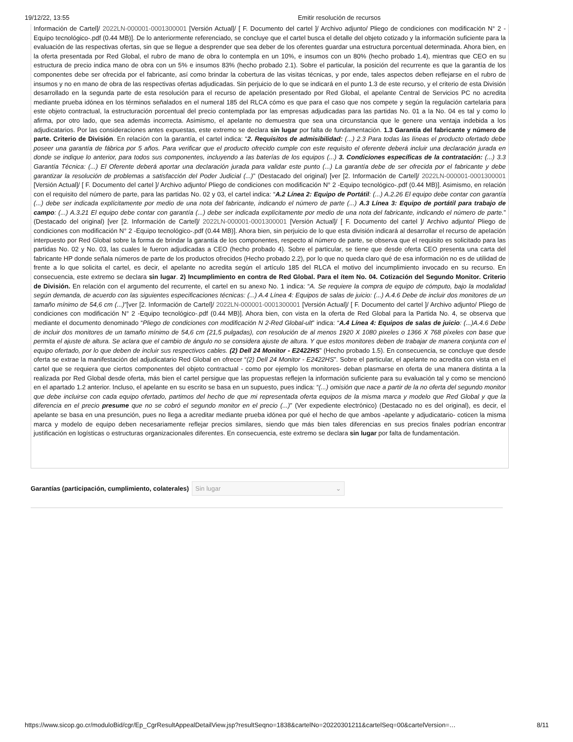19/12/22, 13:55 Emitir resolución de recursos
Información de Cartel]/ 2022LN-000001-0001300001 [Versión Actual]/ [ F. Documento del cartel ]/ Archivo adjunto/ Pliego de condiciones con modificación N° 2 -Equipo tecnológico-.pdf (0.44 MB)]. De lo anteriormente referenciado, se concluye que el cartel busca el detalle del objeto cotizado y la información suficiente para la evaluación de las respectivas ofertas, sin que se llegue a desprender que sea deber de los oferentes guardar una estructura porcentual determinada. Ahora bien, en la oferta presentada por Red Global, el rubro de mano de obra lo contempla en un 10%, e insumos con un 80% (hecho probado 1.4), mientras que CEO en su estructura de precio indica mano de obra con un 5% e insumos 83% (hecho probado 2.1). Sobre el particular, la posición del recurrente es que la garantía de los componentes debe ser ofrecida por el fabricante, así como brindar la cobertura de las visitas técnicas, y por ende, tales aspectos deben reflejarse en el rubro de insumos y no en mano de obra de las respectivas ofertas adjudicadas. Sin perjuicio de lo que se indicará en el punto 1.3 de este recurso, y el criterio de esta División desarrollado en la segunda parte de esta resolución para el recurso de apelación presentado por Red Global, el apelante Central de Servicios PC no acredita mediante prueba idónea en los términos señalados en el numeral 185 del RLCA cómo es que para el caso que nos compete y según la regulación cartelaria para este objeto contractual, la estructuración porcentual del precio contemplada por las empresas adjudicadas para las partidas No. 01 a la No. 04 es tal y como lo afirma, por otro lado, que sea además incorrecta. Asimismo, el apelante no demuestra que sea una circunstancia que le genere una ventaja indebida a los adjudicatarios. Por las consideraciones antes expuestas, este extremo se declara sin lugar por falta de fundamentación. 1.3 Garantía del fabricante y número de parte. Criterio de División. En relación con la garantía, el cartel indica: “2. Requisitos de admisibilidad: (...) 2.3 Para todas las líneas el producto ofertado debe poseer una garantía de fábrica por 5 años. Para verificar que el producto ofrecido cumple con este requisito el oferente deberá incluir una declaración jurada en donde se indique lo anterior, para todos sus componentes, incluyendo a las baterías de los equipos (...) 3. Condiciones específicas de la contratación: (...) 3.3 Garantía Técnica: (...) El Oferente deberá aportar una declaración jurada para validar este punto (...) La garantía debe de ser ofrecida por el fabricante y debe garantizar la resolución de problemas a satisfacción del Poder Judicial (...)” (Destacado del original) [ver [2. Información de Cartel]/ 2022LN-000001-0001300001 [Versión Actual]/ [ F. Documento del cartel ]/ Archivo adjunto/ Pliego de condiciones con modificación N° 2 -Equipo tecnológico-.pdf (0.44 MB)]. Asimismo, en relación con el requisito del número de parte, para las partidas No. 02 y 03, el cartel indica: “A.2 Línea 2: Equipo de Portátil: (...) A.2.26 El equipo debe contar con garantía (...) debe ser indicada explícitamente por medio de una nota del fabricante, indicando el número de parte (...) A.3 Línea 3: Equipo de portátil para trabajo de campo: (...) A.3.21 El equipo debe contar con garantía (...) debe ser indicada explícitamente por medio de una nota del fabricante, indicando el número de parte.” (Destacado del original) [ver [2. Información de Cartel]/ 2022LN-000001-0001300001 [Versión Actual]/ [ F. Documento del cartel ]/ Archivo adjunto/ Pliego de condiciones con modificación N° 2 -Equipo tecnológico-.pdf (0.44 MB)]. Ahora bien, sin perjuicio de lo que esta división indicará al desarrollar el recurso de apelación interpuesto por Red Global sobre la forma de brindar la garantía de los componentes, respecto al número de parte, se observa que el requisito es solicitado para las partidas No. 02 y No. 03, las cuales le fueron adjudicadas a CEO (hecho probado 4). Sobre el particular, se tiene que desde oferta CEO presenta una carta del fabricante HP donde señala números de parte de los productos ofrecidos (Hecho probado 2.2), por lo que no queda claro qué de esa información no es de utilidad de frente a lo que solicita el cartel, es decir, el apelante no acredita según el artículo 185 del RLCA el motivo del incumplimiento invocado en su recurso. En consecuencia, este extremo se declara sin lugar. 2) Incumplimiento en contra de Red Global. Para el ítem No. 04. Cotización del Segundo Monitor. Criterio de División. En relación con el argumento del recurrente, el cartel en su anexo No. 1 indica: “A. Se requiere la compra de equipo de cómputo, bajo la modalidad según demanda, de acuerdo con las siguientes especificaciones técnicas: (...) A.4 Línea 4: Equipos de salas de juicio: (...) A.4.6 Debe de incluir dos monitores de un tamaño mínimo de 54,6 cm (...)”[ver [2. Información de Cartel]/ 2022LN-000001-0001300001 [Versión Actual]/ [ F. Documento del cartel ]/ Archivo adjunto/ Pliego de condiciones con modificación N° 2 -Equipo tecnológico-.pdf (0.44 MB)]. Ahora bien, con vista en la oferta de Red Global para la Partida No. 4, se observa que mediante el documento denominado “Pliego de condiciones con modificación N 2-Red Global-ult” indica: “A.4 Línea 4: Equipos de salas de juicio: (...)A.4.6 Debe de incluir dos monitores de un tamaño mínimo de 54,6 cm (21,5 pulgadas), con resolución de al menos 1920 X 1080 pixeles o 1366 X 768 píxeles con base que permita el ajuste de altura. Se aclara que el cambio de ángulo no se considera ajuste de altura. Y que estos monitores deben de trabajar de manera conjunta con el equipo ofertado, por lo que deben de incluir sus respectivos cables. (2) Dell 24 Monitor - E2422HS” (Hecho probado 1.5). En consecuencia, se concluye que desde oferta se extrae la manifestación del adjudicatario Red Global en ofrecer “(2) Dell 24 Monitor - E2422HS”. Sobre el particular, el apelante no acredita con vista en el cartel que se requiera que ciertos componentes del objeto contractual - como por ejemplo los monitores- deban plasmarse en oferta de una manera distinta a la realizada por Red Global desde oferta, más bien el cartel persigue que las propuestas reflejen la información suficiente para su evaluación tal y como se mencionó en el apartado 1.2 anterior. Incluso, el apelante en su escrito se basa en un supuesto, pues indica: “(...) omisión que nace a partir de la no oferta del segundo monitor que debe incluirse con cada equipo ofertado, partimos del hecho de que mi representada oferta equipos de la misma marca y modelo que Red Global y que la diferencia en el precio presume que no se cobró el segundo monitor en el precio (...)” (Ver expediente electrónico) (Destacado no es del original), es decir, el apelante se basa en una presunción, pues no llega a acreditar mediante prueba idónea por qué el hecho de que ambos -apelante y adjudicatario- coticen la misma marca y modelo de equipo deben necesariamente reflejar precios similares, siendo que más bien tales diferencias en sus precios finales podrían encontrar justificación en logísticas o estructuras organizacionales diferentes. En consecuencia, este extremo se declara sin lugar por falta de fundamentación.
Garantías (participación, cumplimiento, colaterales) Sin lugar ⌄
https://www.sicop.go.cr/moduloBid/cgr/Ep_CgrResultAppealDetailView.jsp?resultSeqno=1838&cartelNo=20220301211&cartelSeq=00&cartelVersion=… 8/11